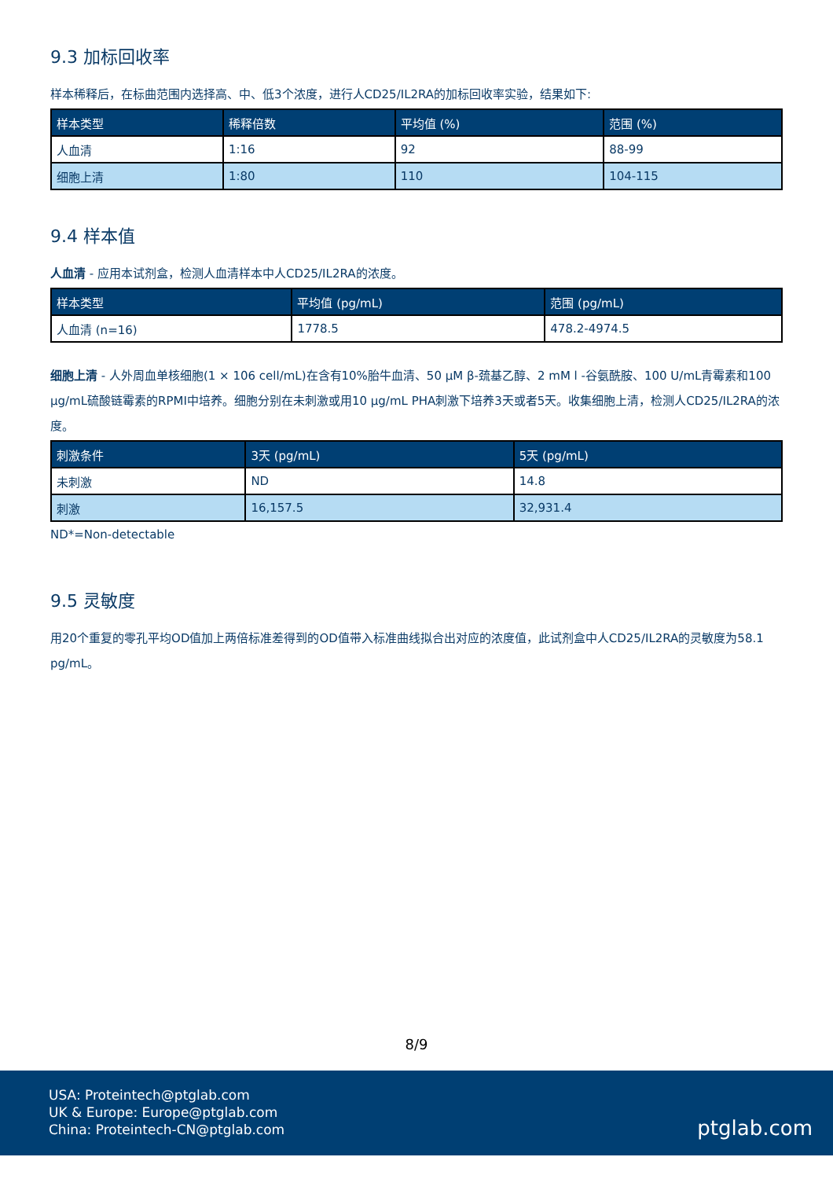9.3 加标回收率
样本稀释后，在标曲范围内选择高、中、低3个浓度，进行人CD25/IL2RA的加标回收率实验，结果如下:
| 样本类型 | 稀释倍数 | 平均值 (%) | 范围 (%) |
| --- | --- | --- | --- |
| 人血清 | 1:16 | 92 | 88-99 |
| 细胞上清 | 1:80 | 110 | 104-115 |
9.4 样本值
人血清 - 应用本试剂盒，检测人血清样本中人CD25/IL2RA的浓度。
| 样本类型 | 平均值 (pg/mL) | 范围 (pg/mL) |
| --- | --- | --- |
| 人血清 (n=16) | 1778.5 | 478.2-4974.5 |
细胞上清 - 人外周血单核细胞(1 × 106 cell/mL)在含有10%胎牛血清、50 μM β-巯基乙醇、2 mM l -谷氨酰胺、100 U/mL青霉素和100 μg/mL硫酸链霉素的RPMI中培养。细胞分别在未刺激或用10 μg/mL PHA刺激下培养3天或者5天。收集细胞上清，检测人CD25/IL2RA的浓度。
| 刺激条件 | 3天 (pg/mL) | 5天 (pg/mL) |
| --- | --- | --- |
| 未刺激 | ND | 14.8 |
| 刺激 | 16,157.5 | 32,931.4 |
ND*=Non-detectable
9.5 灵敏度
用20个重复的零孔平均OD值加上两倍标准差得到的OD值带入标准曲线拟合出对应的浓度值，此试剂盒中人CD25/IL2RA的灵敏度为58.1 pg/mL。
8/9
USA: Proteintech@ptglab.com
UK & Europe: Europe@ptglab.com
China: Proteintech-CN@ptglab.com
ptglab.com